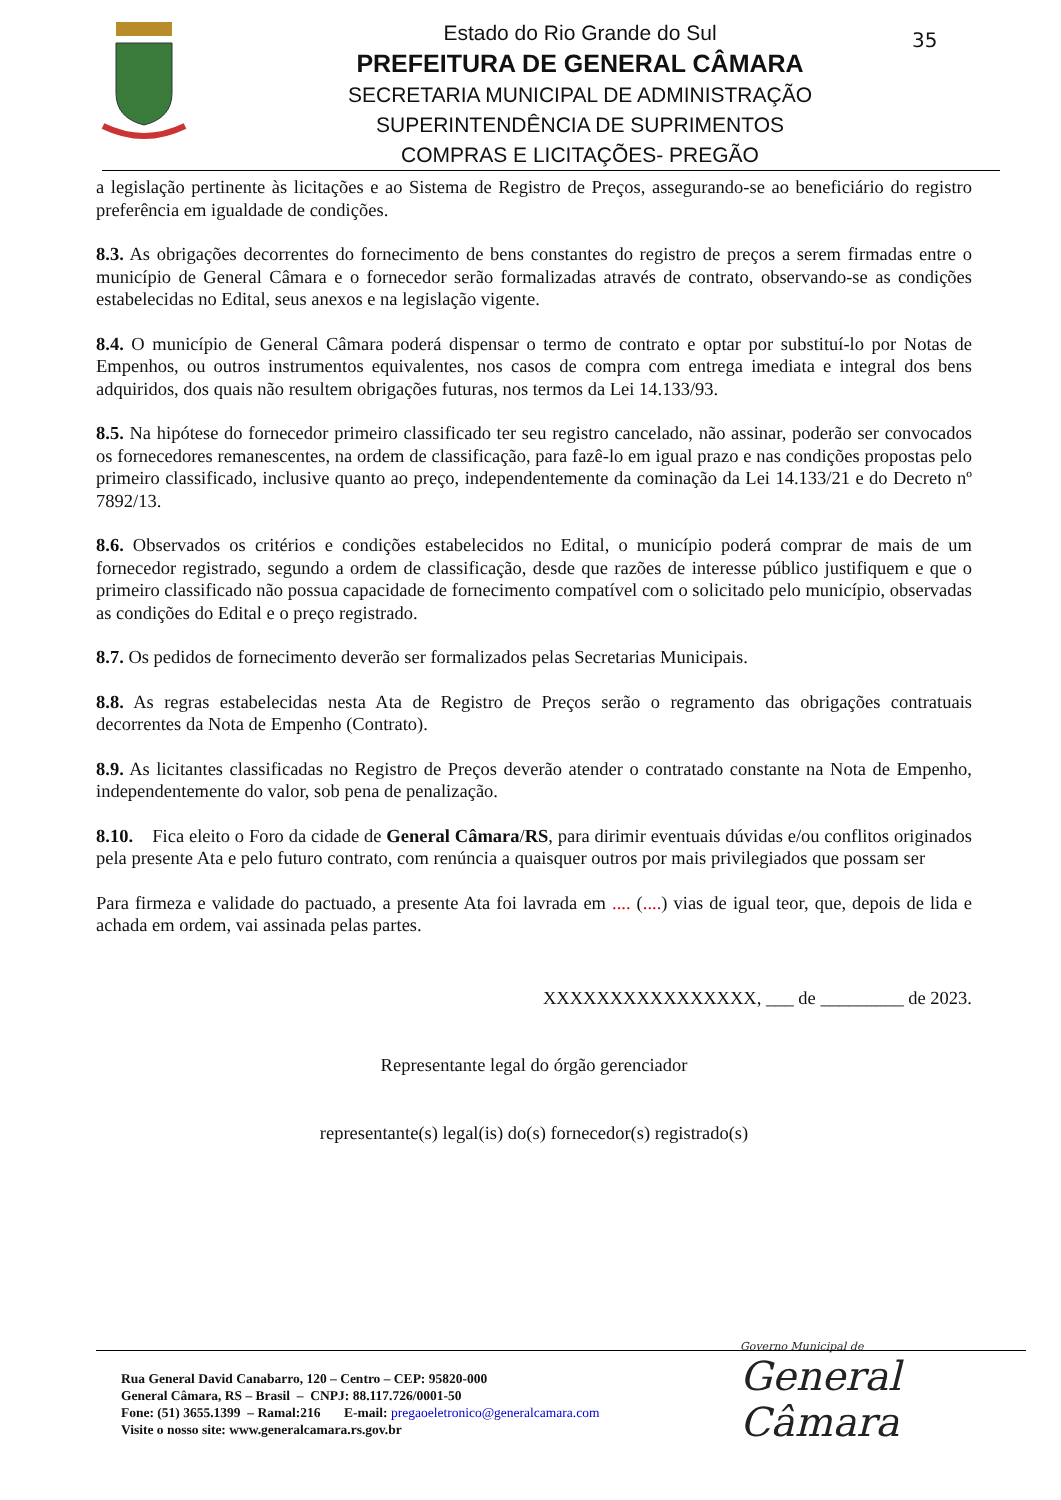Estado do Rio Grande do Sul
PREFEITURA DE GENERAL CÂMARA
SECRETARIA MUNICIPAL DE ADMINISTRAÇÃO
SUPERINTENDÊNCIA DE SUPRIMENTOS
COMPRAS E LICITAÇÕES- PREGÃO
35
a legislação pertinente às licitações e ao Sistema de Registro de Preços, assegurando-se ao beneficiário do registro preferência em igualdade de condições.
8.3. As obrigações decorrentes do fornecimento de bens constantes do registro de preços a serem firmadas entre o município de General Câmara e o fornecedor serão formalizadas através de contrato, observando-se as condições estabelecidas no Edital, seus anexos e na legislação vigente.
8.4. O município de General Câmara poderá dispensar o termo de contrato e optar por substituí-lo por Notas de Empenhos, ou outros instrumentos equivalentes, nos casos de compra com entrega imediata e integral dos bens adquiridos, dos quais não resultem obrigações futuras, nos termos da Lei 14.133/93.
8.5. Na hipótese do fornecedor primeiro classificado ter seu registro cancelado, não assinar, poderão ser convocados os fornecedores remanescentes, na ordem de classificação, para fazê-lo em igual prazo e nas condições propostas pelo primeiro classificado, inclusive quanto ao preço, independentemente da cominação da Lei 14.133/21 e do Decreto nº 7892/13.
8.6. Observados os critérios e condições estabelecidos no Edital, o município poderá comprar de mais de um fornecedor registrado, segundo a ordem de classificação, desde que razões de interesse público justifiquem e que o primeiro classificado não possua capacidade de fornecimento compatível com o solicitado pelo município, observadas as condições do Edital e o preço registrado.
8.7. Os pedidos de fornecimento deverão ser formalizados pelas Secretarias Municipais.
8.8. As regras estabelecidas nesta Ata de Registro de Preços serão o regramento das obrigações contratuais decorrentes da Nota de Empenho (Contrato).
8.9. As licitantes classificadas no Registro de Preços deverão atender o contratado constante na Nota de Empenho, independentemente do valor, sob pena de penalização.
8.10. Fica eleito o Foro da cidade de General Câmara/RS, para dirimir eventuais dúvidas e/ou conflitos originados pela presente Ata e pelo futuro contrato, com renúncia a quaisquer outros por mais privilegiados que possam ser
Para firmeza e validade do pactuado, a presente Ata foi lavrada em .... (....) vias de igual teor, que, depois de lida e achada em ordem, vai assinada pelas partes.
XXXXXXXXXXXXXXXX, ___ de _________ de 2023.
Representante legal do órgão gerenciador
representante(s) legal(is) do(s) fornecedor(s) registrado(s)
Rua General David Canabarro, 120 – Centro – CEP: 95820-000
General Câmara, RS – Brasil – CNPJ: 88.117.726/0001-50
Fone: (51) 3655.1399 – Ramal:216 E-mail: pregaoeletronico@generalcamara.com
Visite o nosso site: www.generalcamara.rs.gov.br
Governo Municipal de
General Câmara